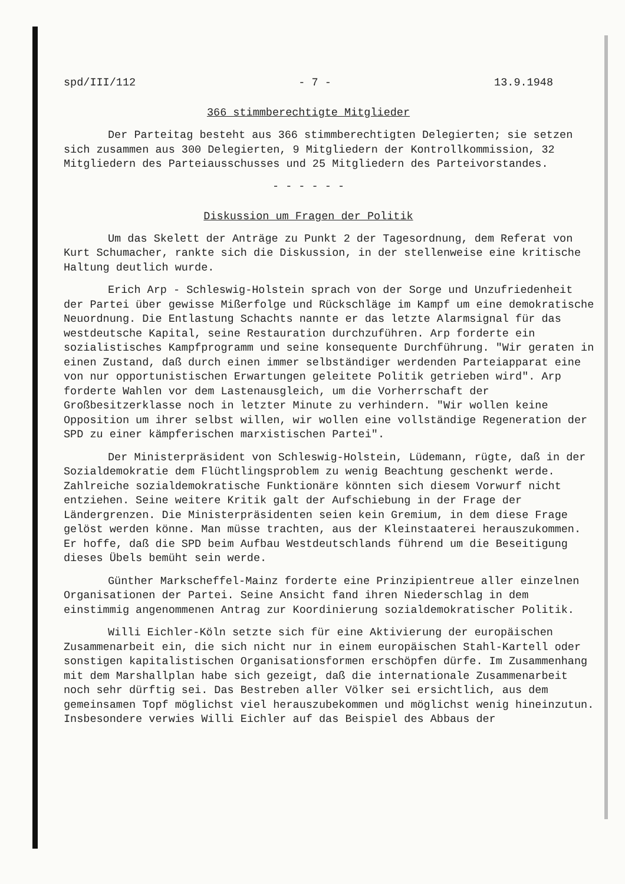spd/III/112 - 7 - 13.9.1948
366 stimmberechtigte Mitglieder
Der Parteitag besteht aus 366 stimmberechtigten Delegierten; sie setzen sich zusammen aus 300 Delegierten, 9 Mitgliedern der Kontrollkommission, 32 Mitgliedern des Parteiausschusses und 25 Mitgliedern des Parteivorstandes.
- - - - - -
Diskussion um Fragen der Politik
Um das Skelett der Anträge zu Punkt 2 der Tagesordnung, dem Referat von Kurt Schumacher, rankte sich die Diskussion, in der stellenweise eine kritische Haltung deutlich wurde.
Erich Arp - Schleswig-Holstein sprach von der Sorge und Unzufriedenheit der Partei über gewisse Mißerfolge und Rückschläge im Kampf um eine demokratische Neuordnung. Die Entlastung Schachts nannte er das letzte Alarmsignal für das westdeutsche Kapital, seine Restauration durchzuführen. Arp forderte ein sozialistisches Kampfprogramm und seine konsequente Durchführung. "Wir geraten in einen Zustand, daß durch einen immer selbständiger werdenden Parteiapparat eine von nur opportunistischen Erwartungen geleitete Politik getrieben wird". Arp forderte Wahlen vor dem Lastenausgleich, um die Vorherrschaft der Großbesitzerklasse noch in letzter Minute zu verhindern. "Wir wollen keine Opposition um ihrer selbst willen, wir wollen eine vollständige Regeneration der SPD zu einer kämpferischen marxistischen Partei".
Der Ministerpräsident von Schleswig-Holstein, Lüdemann, rügte, daß in der Sozialdemokratie dem Flüchtlingsproblem zu wenig Beachtung geschenkt werde. Zahlreiche sozialdemokratische Funktionäre könnten sich diesem Vorwurf nicht entziehen. Seine weitere Kritik galt der Aufschiebung in der Frage der Ländergrenzen. Die Ministerpräsidenten seien kein Gremium, in dem diese Frage gelöst werden könne. Man müsse trachten, aus der Kleinstaaterei herauszukommen. Er hoffe, daß die SPD beim Aufbau Westdeutschlands führend um die Beseitigung dieses Übels bemüht sein werde.
Günther Markscheffel-Mainz forderte eine Prinzipientreue aller einzelnen Organisationen der Partei. Seine Ansicht fand ihren Niederschlag in dem einstimmig angenommenen Antrag zur Koordinierung sozialdemokratischer Politik.
Willi Eichler-Köln setzte sich für eine Aktivierung der europäischen Zusammenarbeit ein, die sich nicht nur in einem europäischen Stahl-Kartell oder sonstigen kapitalistischen Organisationsformen erschöpfen dürfe. Im Zusammenhang mit dem Marshallplan habe sich gezeigt, daß die internationale Zusammenarbeit noch sehr dürftig sei. Das Bestreben aller Völker sei ersichtlich, aus dem gemeinsamen Topf möglichst viel herauszubekommen und möglichst wenig hineinzutun. Insbesondere verwies Willi Eichler auf das Beispiel des Abbaus der